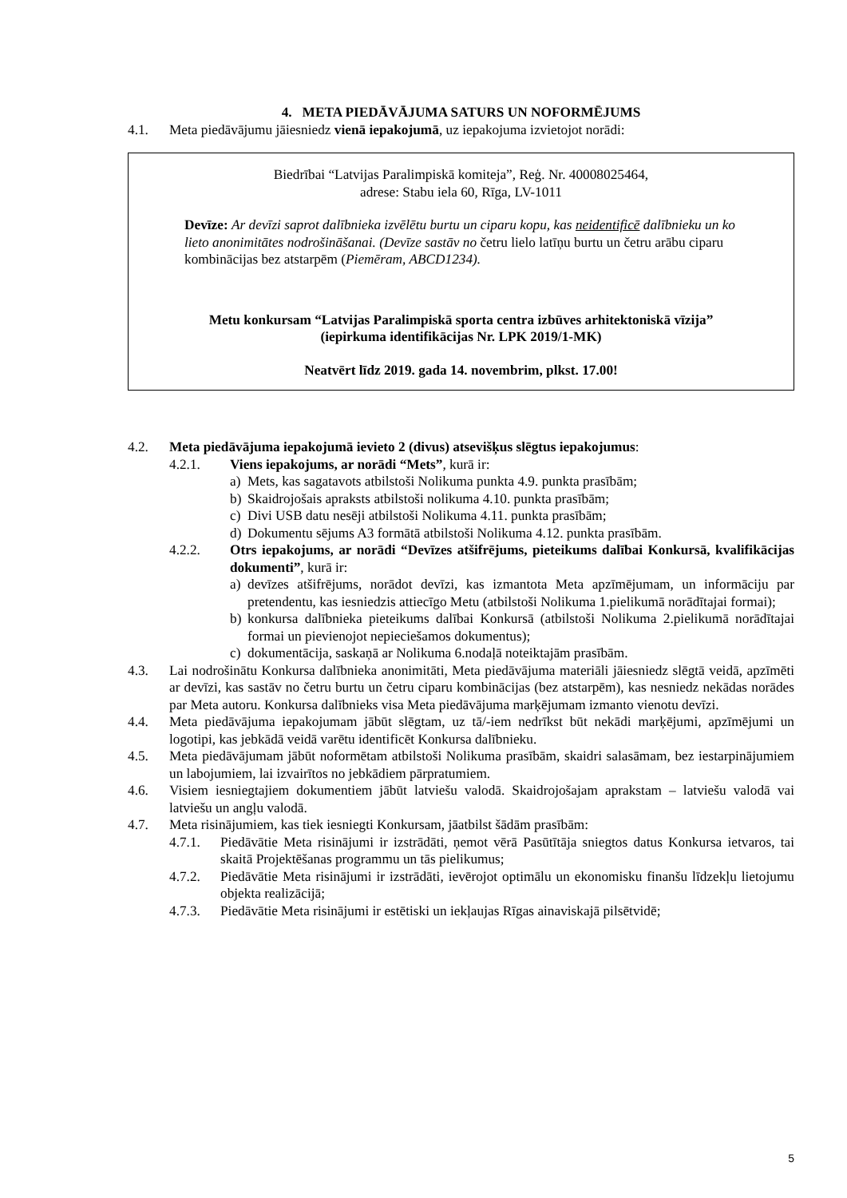4. META PIEDĀVĀJUMA SATURS UN NOFORMĒJUMS
4.1. Meta piedāvājumu jāiesniedz vienā iepakojumā, uz iepakojuma izvietojot norādi:
Biedrībai “Latvijas Paralimpiskā komiteja”, Reģ. Nr. 40008025464,
adrese: Stabu iela 60, Rīga, LV-1011
Devīze: Ar devīzi saprot dalībnieka izvēlētu burtu un ciparu kopu, kas neidentificē dalībnieku un ko lieto anonimitātes nodrošināšanai. (Devīze sastāv no četru lielo latīņu burtu un četru arābu ciparu kombinācijas bez atstarpēm (Piemēram, ABCD1234).
Metu konkursam “Latvijas Paralimpiskā sporta centra izbūves arhitektoniskā vīzija”
(iepirkuma identifikācijas Nr. LPK 2019/1-MK)
Neatvērt līdz 2019. gada 14. novembrim, plkst. 17.00!
4.2. Meta piedāvājuma iepakojumā ievieto 2 (divus) atsevišķus slēgtus iepakojumus:
4.2.1. Viens iepakojums, ar norādi “Mets”, kurā ir:
a) Mets, kas sagatavots atbilstoši Nolikuma punkta 4.9. punkta prasībām;
b) Skaidrojošais apraksts atbilstoši nolikuma 4.10. punkta prasībām;
c) Divi USB datu nesēji atbilstoši Nolikuma 4.11. punkta prasībām;
d) Dokumentu sējums A3 formātā atbilstoši Nolikuma 4.12. punkta prasībām.
4.2.2. Otrs iepakojums, ar norādi “Devīzes atšifrējums, pieteikums dalībai Konkursā, kvalifikācijas dokumenti”, kurā ir:
a) devīzes atšifrējums, norādot devīzi, kas izmantota Meta apzīmējumam, un informāciju par pretendentu, kas iesniedzis attiecīgo Metu (atbilstoši Nolikuma 1.pielikumā norādītajai formai);
b) konkursa dalībnieka pieteikums dalībai Konkursā (atbilstoši Nolikuma 2.pielikumā norādītajai formai un pievienojot nepieciešamos dokumentus);
c) dokumentācija, saskaņā ar Nolikuma 6.nodaļā noteiktajām prasībām.
4.3. Lai nodrošinātu Konkursa dalībnieka anonimitāti, Meta piedāvājuma materiāli jāiesniedz slēgtā veidā, apzīmēti ar devīzi, kas sastāv no četru burtu un četru ciparu kombinācijas (bez atstarpēm), kas nesniedz nekādas norādes par Meta autoru. Konkursa dalībnieks visa Meta piedāvājuma marķējumam izmanto vienotu devīzi.
4.4. Meta piedāvājuma iepakojumam jābūt slēgtam, uz tā/-iem nedrīkst būt nekādi marķējumi, apzīmējumi un logotipi, kas jebkādā veidā varētu identificēt Konkursa dalībnieku.
4.5. Meta piedāvājumam jābūt noformētam atbilstoši Nolikuma prasībām, skaidri salasāmam, bez iestarpinājumiem un labojumiem, lai izvairītos no jebkādiem pārpratumiem.
4.6. Visiem iesniegtajiem dokumentiem jābūt latviešu valodā. Skaidrojošajam aprakstam – latviešu valodā vai latviešu un angļu valodā.
4.7. Meta risinājumiem, kas tiek iesniegti Konkursam, jāatbilst šādām prasībām:
4.7.1. Piedāvātie Meta risinājumi ir izstrādāti, ņemot vērā Pasūtītāja sniegtos datus Konkursa ietvaros, tai skaitā Projektēšanas programmu un tās pielikumus;
4.7.2. Piedāvātie Meta risinājumi ir izstrādāti, ievērojot optimālu un ekonomisku finanšu līdzekļu lietojumu objekta realizācijā;
4.7.3. Piedāvātie Meta risinājumi ir estētiski un iekļaujas Rīgas ainaviskajā pilsētvidē;
5